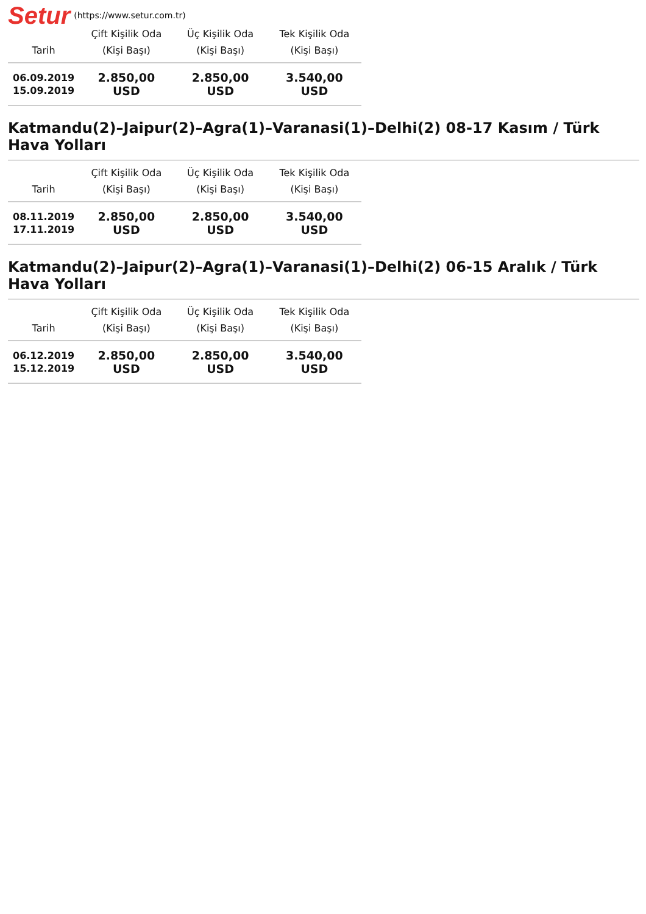Setur (https://www.setur.com.tr)
| Tarih | Çift Kişilik Oda (Kişi Başı) | Üç Kişilik Oda (Kişi Başı) | Tek Kişilik Oda (Kişi Başı) |
| --- | --- | --- | --- |
| 06.09.2019 15.09.2019 | 2.850,00 USD | 2.850,00 USD | 3.540,00 USD |
Katmandu(2)–Jaipur(2)–Agra(1)–Varanasi(1)–Delhi(2) 08-17 Kasım / Türk Hava Yolları
| Tarih | Çift Kişilik Oda (Kişi Başı) | Üç Kişilik Oda (Kişi Başı) | Tek Kişilik Oda (Kişi Başı) |
| --- | --- | --- | --- |
| 08.11.2019 17.11.2019 | 2.850,00 USD | 2.850,00 USD | 3.540,00 USD |
Katmandu(2)–Jaipur(2)–Agra(1)–Varanasi(1)–Delhi(2) 06-15 Aralık / Türk Hava Yolları
| Tarih | Çift Kişilik Oda (Kişi Başı) | Üç Kişilik Oda (Kişi Başı) | Tek Kişilik Oda (Kişi Başı) |
| --- | --- | --- | --- |
| 06.12.2019 15.12.2019 | 2.850,00 USD | 2.850,00 USD | 3.540,00 USD |